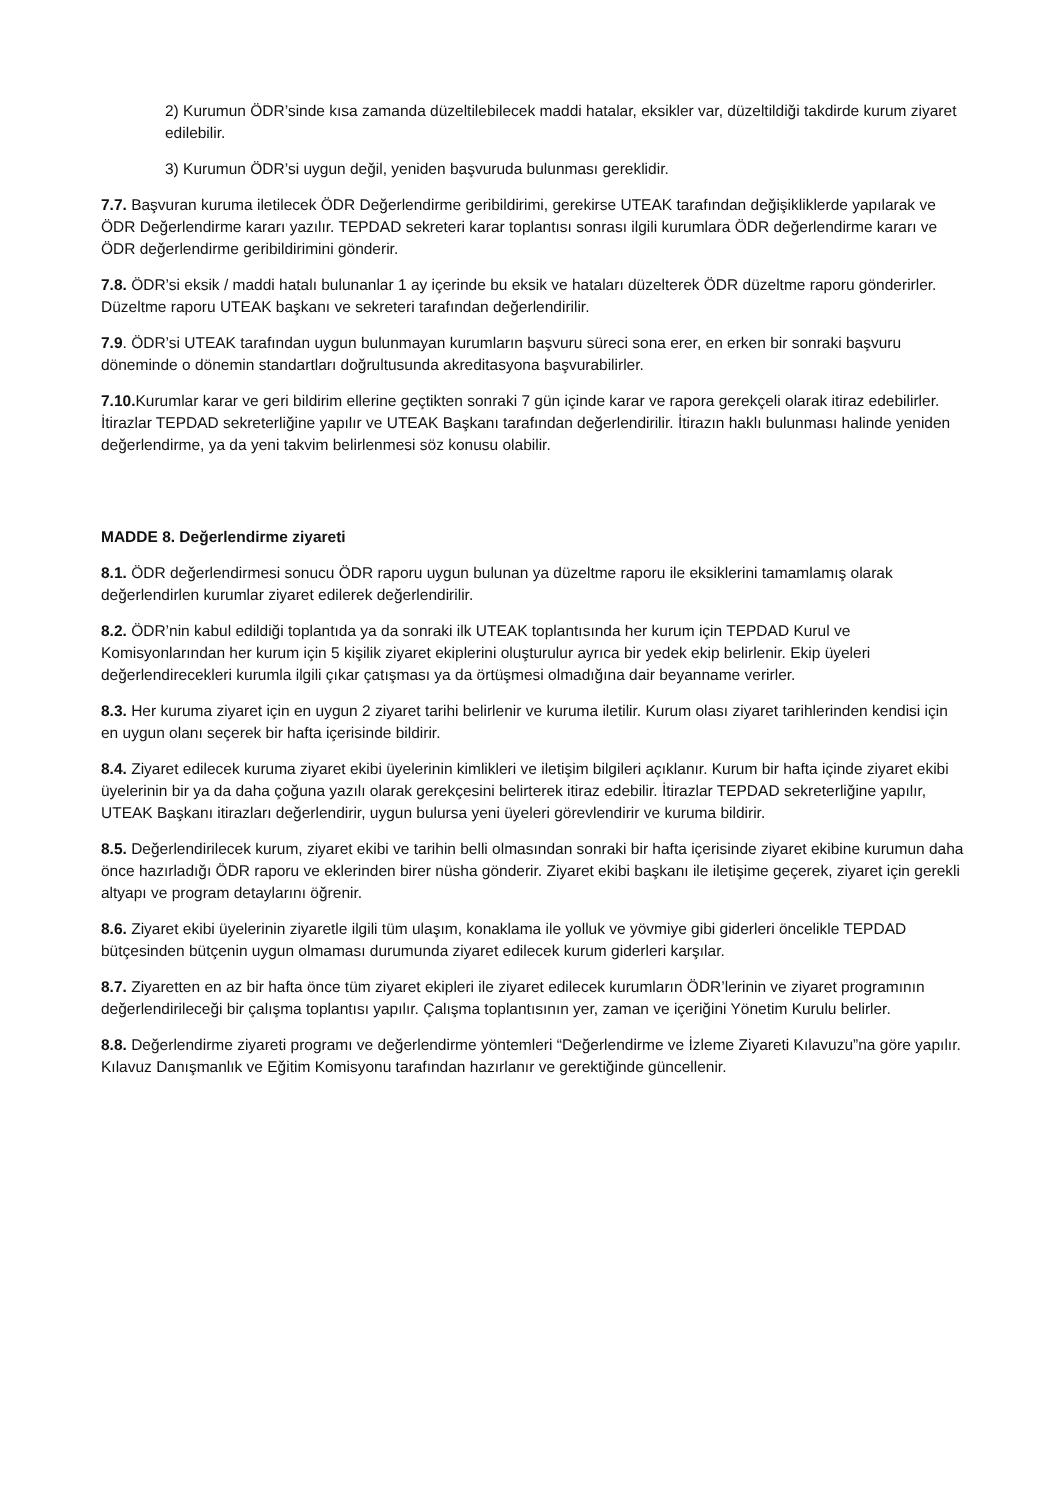2) Kurumun ÖDR’sinde kısa zamanda düzeltilebilecek maddi hatalar, eksikler var, düzeltildiği takdirde kurum ziyaret edilebilir.
3) Kurumun ÖDR’si uygun değil, yeniden başvuruda bulunması gereklidir.
7.7. Başvuran kuruma iletilecek ÖDR Değerlendirme geribildirimi, gerekirse UTEAK tarafından değişikliklerde yapılarak ve ÖDR Değerlendirme kararı yazılır. TEPDAD sekreteri karar toplantısı sonrası ilgili kurumlara ÖDR değerlendirme kararı ve ÖDR değerlendirme geribildirimini gönderir.
7.8. ÖDR’si eksik / maddi hatalı bulunanlar 1 ay içerinde bu eksik ve hataları düzelterek ÖDR düzeltme raporu gönderirler. Düzeltme raporu UTEAK başkanı ve sekreteri tarafından değerlendirilir.
7.9. ÖDR’si UTEAK tarafından uygun bulunmayan kurumların başvuru süreci sona erer, en erken bir sonraki başvuru döneminde o dönemin standartları doğrultusunda akreditasyona başvurabilirler.
7.10. Kurumlar karar ve geri bildirim ellerine geçtikten sonraki 7 gün içinde karar ve rapora gerekçeli olarak itiraz edebilirler. İtirazlar TEPDAD sekreterliğine yapılır ve UTEAK Başkanı tarafından değerlendirilir. İtirazın haklı bulunması halinde yeniden değerlendirme, ya da yeni takvim belirlenmesi söz konusu olabilir.
MADDE 8. Değerlendirme ziyareti
8.1. ÖDR değerlendirmesi sonucu ÖDR raporu uygun bulunan ya düzeltme raporu ile eksiklerini tamamlamış olarak değerlendirlen kurumlar ziyaret edilerek değerlendirilir.
8.2. ÖDR’nin kabul edildiği toplantıda ya da sonraki ilk UTEAK toplantısında her kurum için TEPDAD Kurul ve Komisyonlarından her kurum için 5 kişilik ziyaret ekiplerini oluşturulur ayrıca bir yedek ekip belirlenir. Ekip üyeleri değerlendirecekleri kurumla ilgili çıkar çatışması ya da örtüşmesi olmadığına dair beyanname verirler.
8.3. Her kuruma ziyaret için en uygun 2 ziyaret tarihi belirlenir ve kuruma iletilir. Kurum olası ziyaret tarihlerinden kendisi için en uygun olanı seçerek bir hafta içerisinde bildirir.
8.4. Ziyaret edilecek kuruma ziyaret ekibi üyelerinin kimlikleri ve iletişim bilgileri açıklanır. Kurum bir hafta içinde ziyaret ekibi üyelerinin bir ya da daha çoğuna yazılı olarak gerekçesini belirterek itiraz edebilir. İtirazlar TEPDAD sekreterliğine yapılır, UTEAK Başkanı itirazları değerlendirir, uygun bulursa yeni üyeleri görevlendirir ve kuruma bildirir.
8.5. Değerlendirilecek kurum, ziyaret ekibi ve tarihin belli olmasından sonraki bir hafta içerisinde ziyaret ekibine kurumun daha önce hazırladığı ÖDR raporu ve eklerinden birer nüsha gönderir. Ziyaret ekibi başkanı ile iletişime geçerek, ziyaret için gerekli altyapı ve program detaylarını öğrenir.
8.6. Ziyaret ekibi üyelerinin ziyaretle ilgili tüm ulaşım, konaklama ile yolluk ve yövmiye gibi giderleri öncelikle TEPDAD bütçesinden bütçenin uygun olmaması durumunda ziyaret edilecek kurum giderleri karşılar.
8.7. Ziyaretten en az bir hafta önce tüm ziyaret ekipleri ile ziyaret edilecek kurumların ÖDR’lerinin ve ziyaret programının değerlendirileceği bir çalışma toplantısı yapılır. Çalışma toplantısının yer, zaman ve içeriğini Yönetim Kurulu belirler.
8.8. Değerlendirme ziyareti programı ve değerlendirme yöntemleri “Değerlendirme ve İzleme Ziyareti Kılavuzu”na göre yapılır. Kılavuz Danışmanlık ve Eğitim Komisyonu tarafından hazırlanır ve gerektiğinde güncellenir.